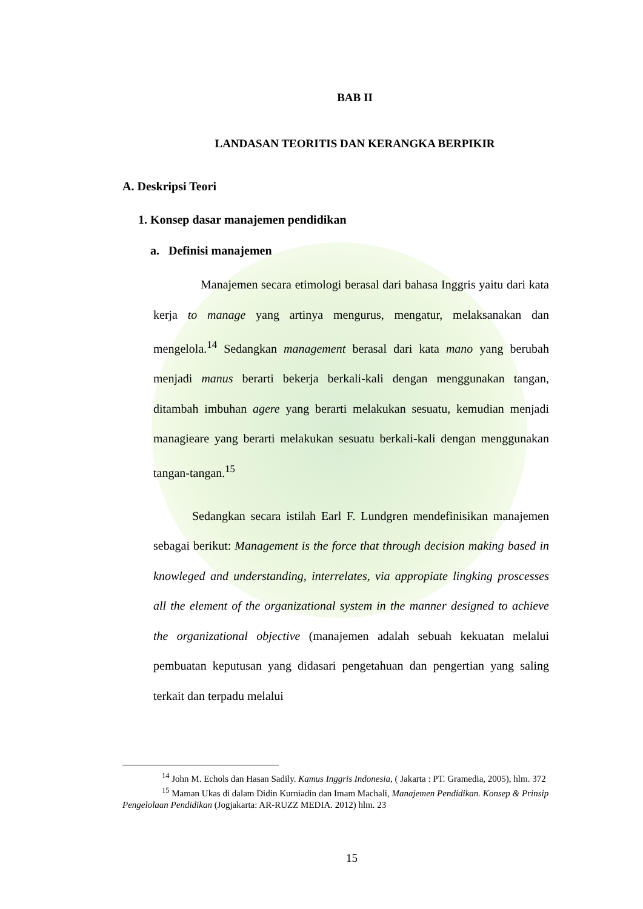BAB II
LANDASAN TEORITIS DAN KERANGKA BERPIKIR
A. Deskripsi Teori
1. Konsep dasar manajemen pendidikan
a. Definisi manajemen
Manajemen secara etimologi berasal dari bahasa Inggris yaitu dari kata kerja to manage yang artinya mengurus, mengatur, melaksanakan dan mengelola.<sup>14</sup> Sedangkan management berasal dari kata mano yang berubah menjadi manus berarti bekerja berkali-kali dengan menggunakan tangan, ditambah imbuhan agere yang berarti melakukan sesuatu, kemudian menjadi managieare yang berarti melakukan sesuatu berkali-kali dengan menggunakan tangan-tangan.<sup>15</sup>
Sedangkan secara istilah Earl F. Lundgren mendefinisikan manajemen sebagai berikut: Management is the force that through decision making based in knowleged and understanding, interrelates, via appropiate lingking proscesses all the element of the organizational system in the manner designed to achieve the organizational objective (manajemen adalah sebuah kekuatan melalui pembuatan keputusan yang didasari pengetahuan dan pengertian yang saling terkait dan terpadu melalui
<sup>14</sup> John M. Echols dan Hasan Sadily. Kamus Inggris Indonesia, ( Jakarta : PT. Gramedia, 2005), hlm. 372
<sup>15</sup> Maman Ukas di dalam Didin Kurniadin dan Imam Machali, Manajemen Pendidikan. Konsep & Prinsip Pengelolaan Pendidikan (Jogjakarta: AR-RUZZ MEDIA. 2012) hlm. 23
15